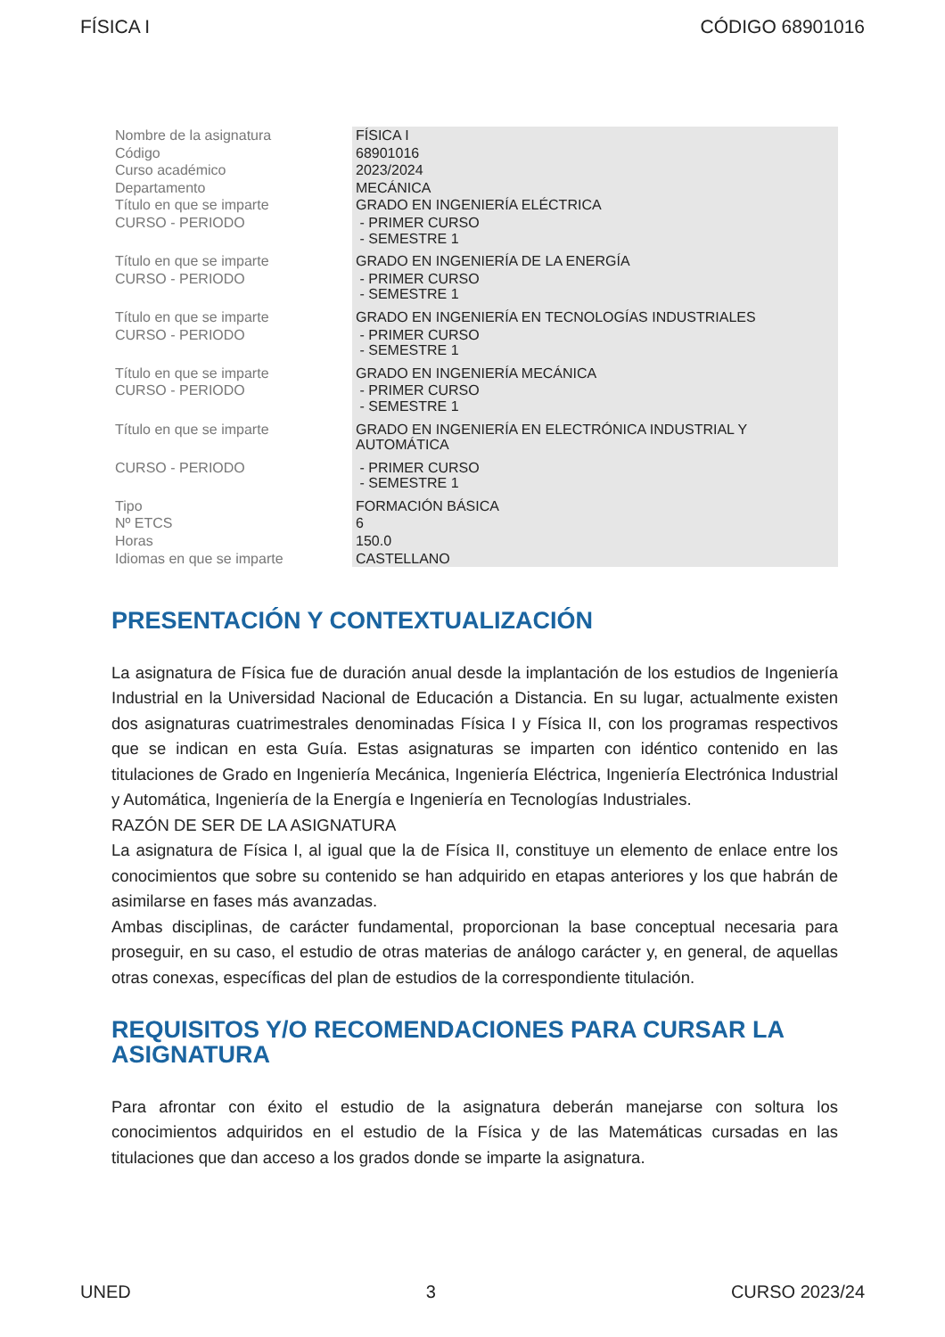FÍSICA I CÓDIGO 68901016
| Nombre de la asignatura | FÍSICA I |
| Código | 68901016 |
| Curso académico | 2023/2024 |
| Departamento | MECÁNICA |
| Título en que se imparte | GRADO EN INGENIERÍA ELÉCTRICA |
| CURSO - PERIODO | - PRIMER CURSO - SEMESTRE 1 |
| Título en que se imparte | GRADO EN INGENIERÍA DE LA ENERGÍA |
| CURSO - PERIODO | - PRIMER CURSO - SEMESTRE 1 |
| Título en que se imparte | GRADO EN INGENIERÍA EN TECNOLOGÍAS INDUSTRIALES |
| CURSO - PERIODO | - PRIMER CURSO - SEMESTRE 1 |
| Título en que se imparte | GRADO EN INGENIERÍA MECÁNICA |
| CURSO - PERIODO | - PRIMER CURSO - SEMESTRE 1 |
| Título en que se imparte | GRADO EN INGENIERÍA EN ELECTRÓNICA INDUSTRIAL Y AUTOMÁTICA |
| CURSO - PERIODO | - PRIMER CURSO - SEMESTRE 1 |
| Tipo | FORMACIÓN BÁSICA |
| Nº ETCS | 6 |
| Horas | 150.0 |
| Idiomas en que se imparte | CASTELLANO |
PRESENTACIÓN Y CONTEXTUALIZACIÓN
La asignatura de Física fue de duración anual desde la implantación de los estudios de Ingeniería Industrial en la Universidad Nacional de Educación a Distancia. En su lugar, actualmente existen dos asignaturas cuatrimestrales denominadas Física I y Física II, con los programas respectivos que se indican en esta Guía. Estas asignaturas se imparten con idéntico contenido en las titulaciones de Grado en Ingeniería Mecánica, Ingeniería Eléctrica, Ingeniería Electrónica Industrial y Automática, Ingeniería de la Energía e Ingeniería en Tecnologías Industriales.
RAZÓN DE SER DE LA ASIGNATURA
La asignatura de Física I, al igual que la de Física II, constituye un elemento de enlace entre los conocimientos que sobre su contenido se han adquirido en etapas anteriores y los que habrán de asimilarse en fases más avanzadas.
Ambas disciplinas, de carácter fundamental, proporcionan la base conceptual necesaria para proseguir, en su caso, el estudio de otras materias de análogo carácter y, en general, de aquellas otras conexas, específicas del plan de estudios de la correspondiente titulación.
REQUISITOS Y/O RECOMENDACIONES PARA CURSAR LA ASIGNATURA
Para afrontar con éxito el estudio de la asignatura deberán manejarse con soltura los conocimientos adquiridos en el estudio de la Física y de las Matemáticas cursadas en las titulaciones que dan acceso a los grados donde se imparte la asignatura.
UNED 3 CURSO 2023/24